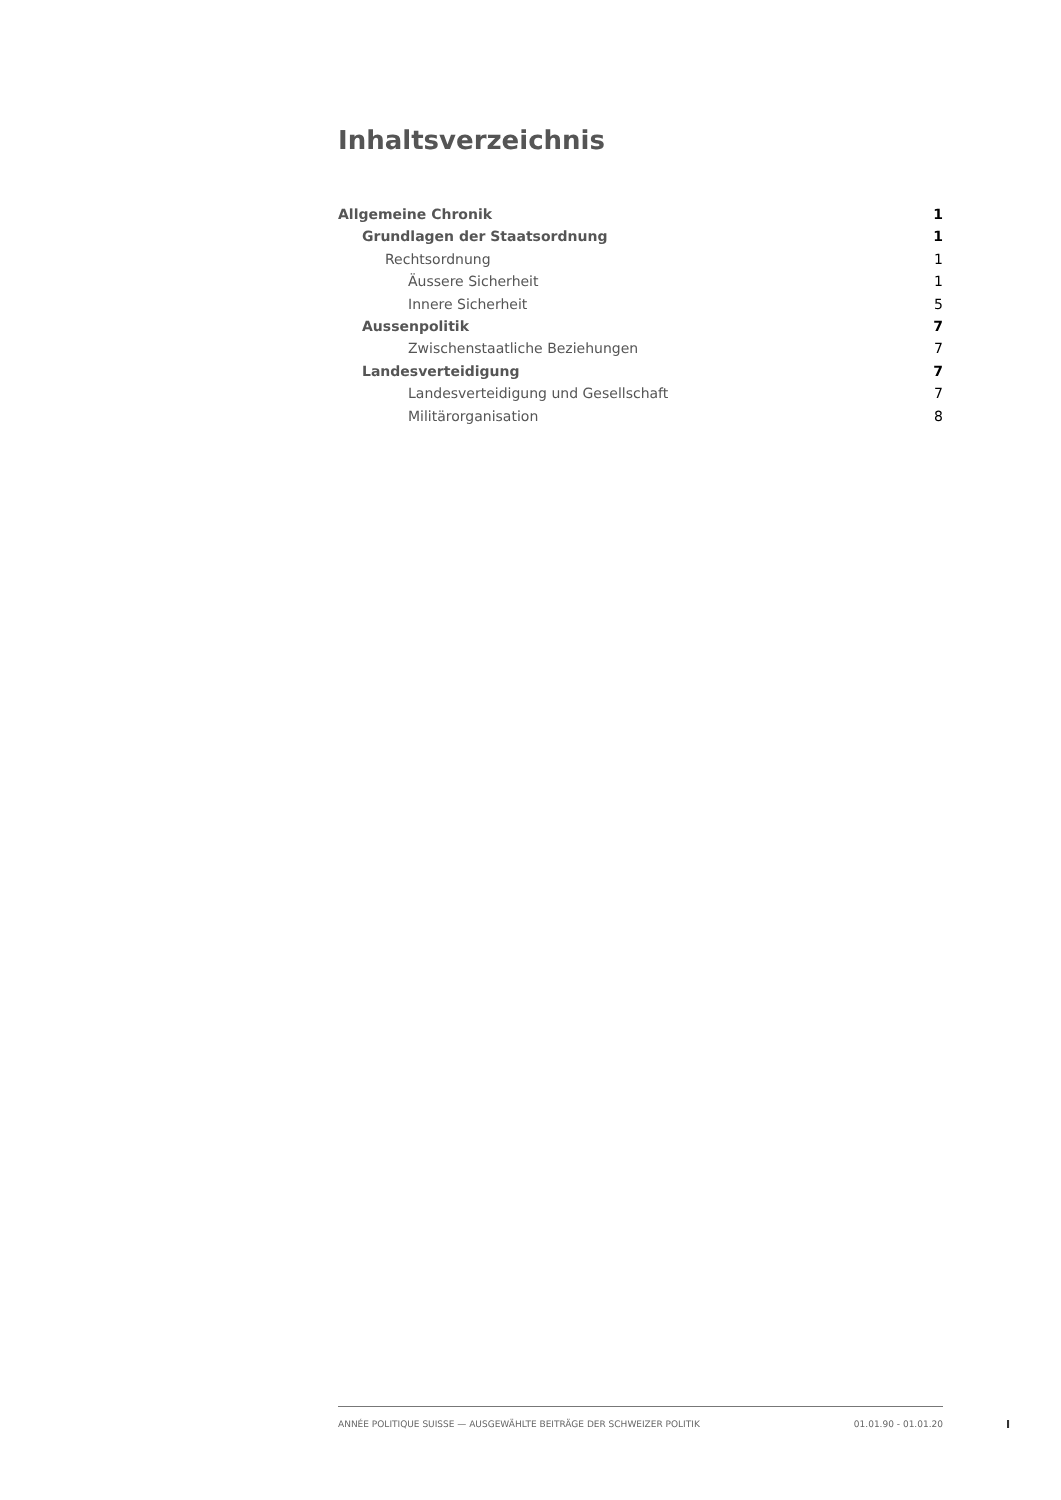Inhaltsverzeichnis
Allgemeine Chronik 1
Grundlagen der Staatsordnung 1
Rechtsordnung 1
Äussere Sicherheit 1
Innere Sicherheit 5
Aussenpolitik 7
Zwischenstaatliche Beziehungen 7
Landesverteidigung 7
Landesverteidigung und Gesellschaft 7
Militärorganisation 8
ANNÉE POLITIQUE SUISSE — AUSGEWÄHLTE BEITRÄGE DER SCHWEIZER POLITIK 01.01.90 - 01.01.20
I